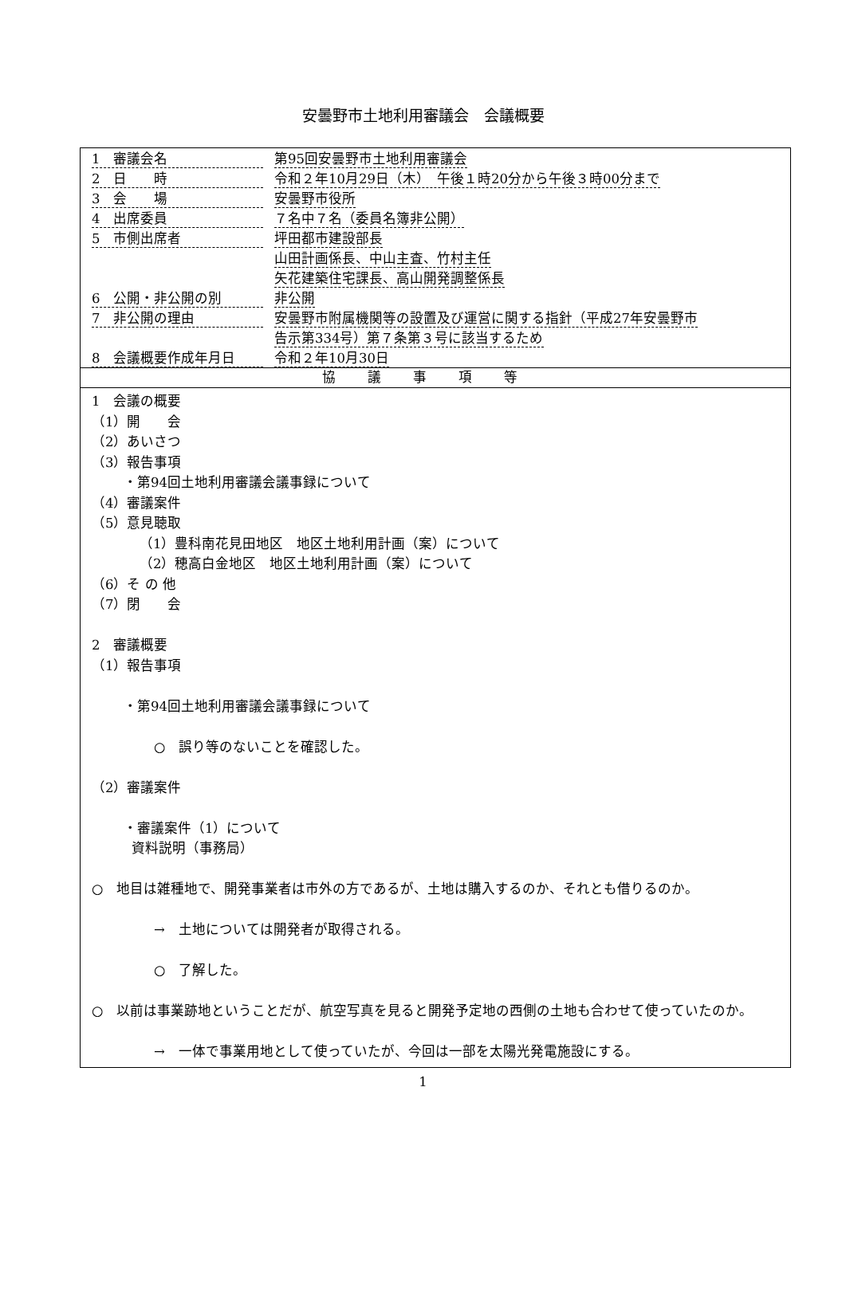安曇野市土地利用審議会　会議概要
| 1 審議会名 | 第95回安曇野市土地利用審議会 |
| 2 日 時 | 令和２年10月29日（木） 午後１時20分から午後３時00分まで |
| 3 会 場 | 安曇野市役所 |
| 4 出席委員 | ７名中７名（委員名簿非公開） |
| 5 市側出席者 | 坪田都市建設部長 山田計画係長、中山主査、竹村主任 矢花建築住宅課長、高山開発調整係長 |
| 6 公開・非公開の別 | 非公開 |
| 7 非公開の理由 | 安曇野市附属機関等の設置及び運営に関する指針（平成27年安曇野市 告示第334号）第７条第３号に該当するため |
| 8 会議概要作成年月日 | 令和２年10月30日 |
協議事項等
1　会議の概要
（1）開　　会
（2）あいさつ
（3）報告事項
・第94回土地利用審議会議事録について
（4）審議案件
（5）意見聴取
（1）豊科南花見田地区　地区土地利用計画（案）について
（2）穂高白金地区　地区土地利用計画（案）について
（6）そ の 他
（7）閉　　会
2　審議概要
（1）報告事項
・第94回土地利用審議会議事録について
○　誤り等のないことを確認した。
（2）審議案件
・審議案件（1）について
資料説明（事務局）
○　地目は雑種地で、開発事業者は市外の方であるが、土地は購入するのか、それとも借りるのか。
→　土地については開発者が取得される。
○　了解した。
○　以前は事業跡地ということだが、航空写真を見ると開発予定地の西側の土地も合わせて使っていたのか。
→　一体で事業用地として使っていたが、今回は一部を太陽光発電施設にする。
1